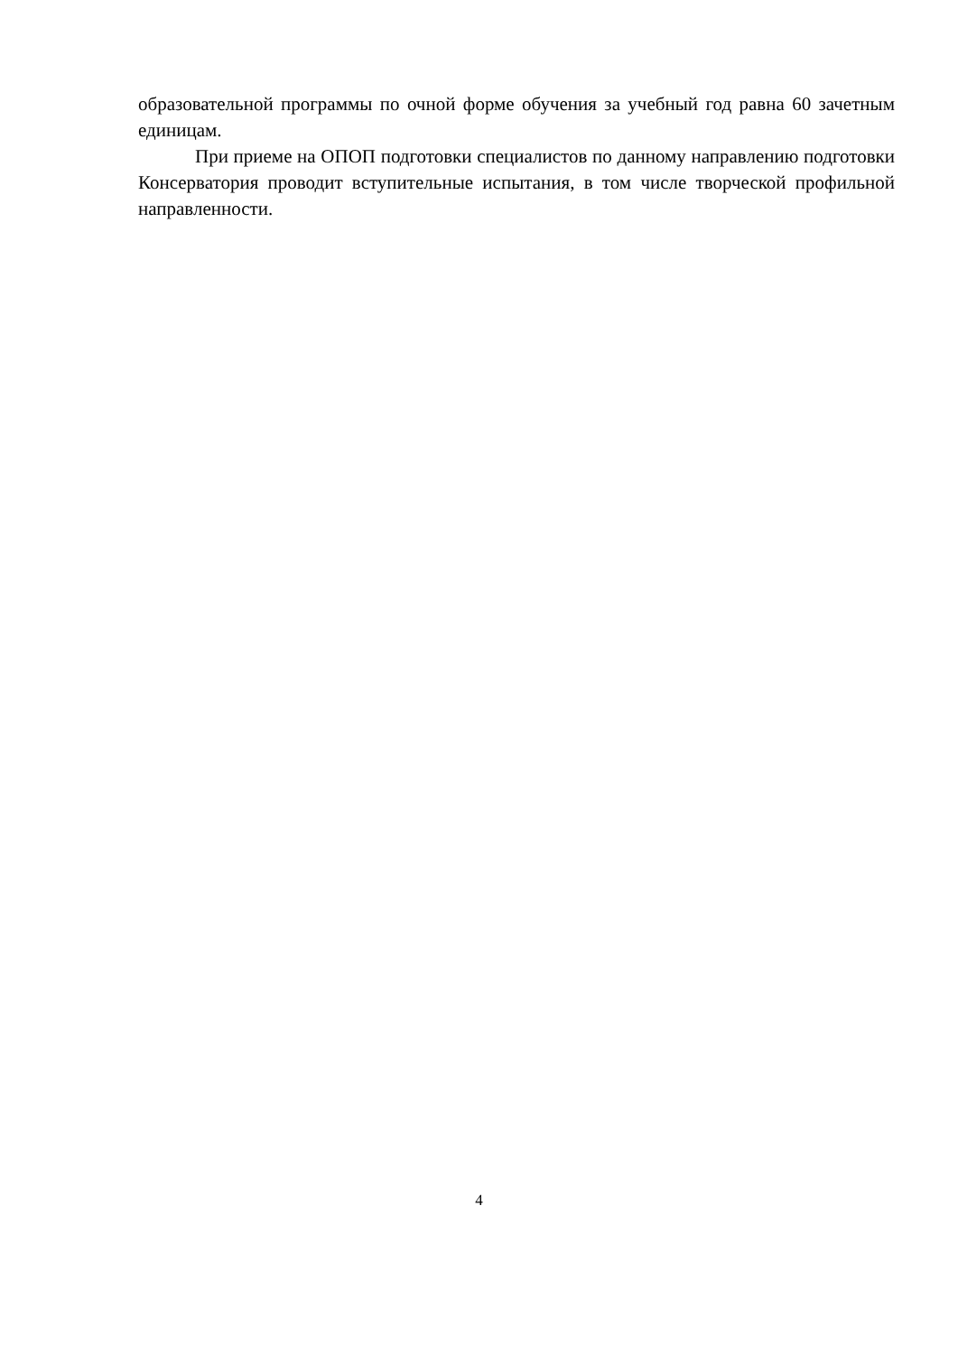образовательной программы по очной форме обучения за учебный год равна 60 зачетным единицам.
При приеме на ОПОП подготовки специалистов по данному направлению подготовки Консерватория проводит вступительные испытания, в том числе творческой профильной направленности.
4